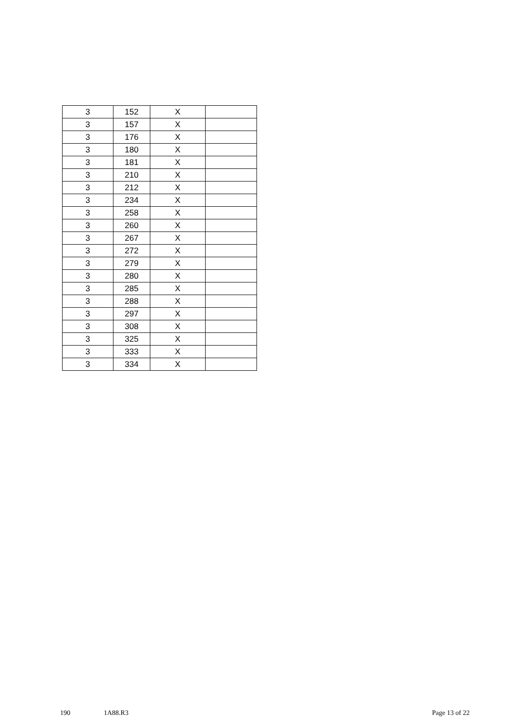| 3 | 152 | X | |
| 3 | 157 | X | |
| 3 | 176 | X | |
| 3 | 180 | X | |
| 3 | 181 | X | |
| 3 | 210 | X | |
| 3 | 212 | X | |
| 3 | 234 | X | |
| 3 | 258 | X | |
| 3 | 260 | X | |
| 3 | 267 | X | |
| 3 | 272 | X | |
| 3 | 279 | X | |
| 3 | 280 | X | |
| 3 | 285 | X | |
| 3 | 288 | X | |
| 3 | 297 | X | |
| 3 | 308 | X | |
| 3 | 325 | X | |
| 3 | 333 | X | |
| 3 | 334 | X | |
190 1A88.R3 Page 13 of 22